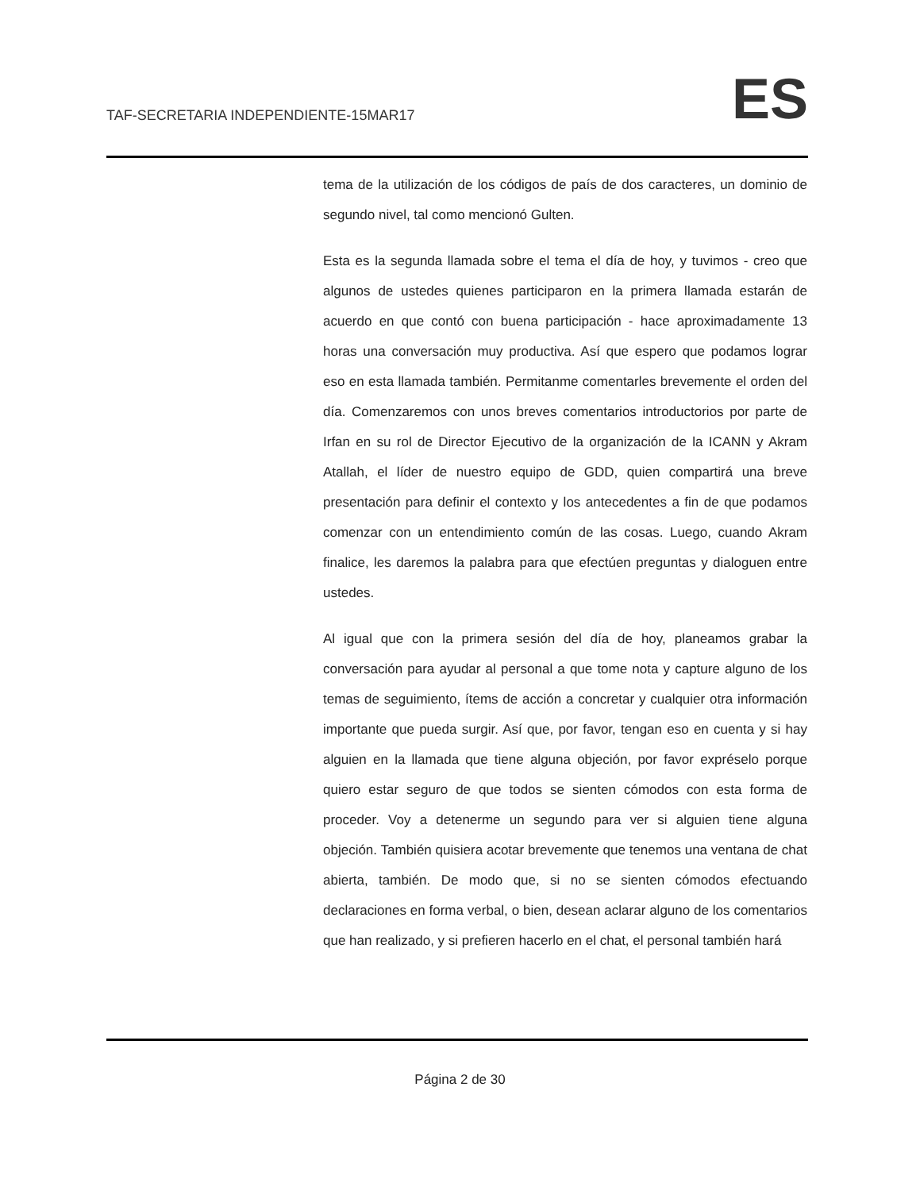TAF-SECRETARIA INDEPENDIENTE-15MAR17 ES
tema de la utilización de los códigos de país de dos caracteres, un dominio de segundo nivel, tal como mencionó Gulten.
Esta es la segunda llamada sobre el tema el día de hoy, y tuvimos - creo que algunos de ustedes quienes participaron en la primera llamada estarán de acuerdo en que contó con buena participación - hace aproximadamente 13 horas una conversación muy productiva. Así que espero que podamos lograr eso en esta llamada también. Permitanme comentarles brevemente el orden del día. Comenzaremos con unos breves comentarios introductorios por parte de Irfan en su rol de Director Ejecutivo de la organización de la ICANN y Akram Atallah, el líder de nuestro equipo de GDD, quien compartirá una breve presentación para definir el contexto y los antecedentes a fin de que podamos comenzar con un entendimiento común de las cosas. Luego, cuando Akram finalice, les daremos la palabra para que efectúen preguntas y dialoguen entre ustedes.
Al igual que con la primera sesión del día de hoy, planeamos grabar la conversación para ayudar al personal a que tome nota y capture alguno de los temas de seguimiento, ítems de acción a concretar y cualquier otra información importante que pueda surgir. Así que, por favor, tengan eso en cuenta y si hay alguien en la llamada que tiene alguna objeción, por favor expréselo porque quiero estar seguro de que todos se sienten cómodos con esta forma de proceder. Voy a detenerme un segundo para ver si alguien tiene alguna objeción. También quisiera acotar brevemente que tenemos una ventana de chat abierta, también. De modo que, si no se sienten cómodos efectuando declaraciones en forma verbal, o bien, desean aclarar alguno de los comentarios que han realizado, y si prefieren hacerlo en el chat, el personal también hará
Página 2 de 30